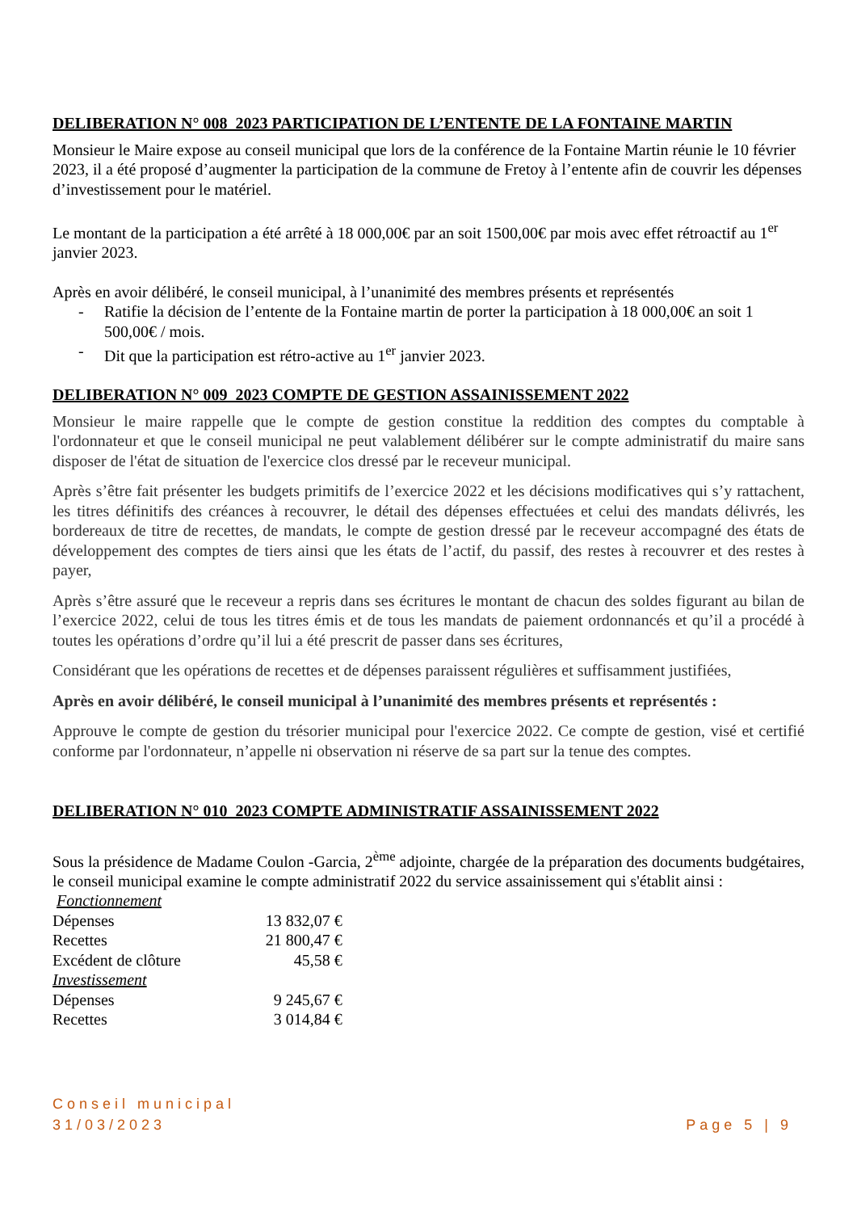DELIBERATION N° 008_2023 PARTICIPATION DE L’ENTENTE DE LA FONTAINE MARTIN
Monsieur le Maire expose au conseil municipal que lors de la conférence de la Fontaine Martin réunie le 10 février 2023, il a été proposé d’augmenter la participation de la commune de Fretoy à l’entente afin de couvrir les dépenses d’investissement pour le matériel.
Le montant de la participation a été arrêté à 18 000,00€ par an soit 1500,00€ par mois avec effet rétroactif au 1<sup>er</sup> janvier 2023.
Après en avoir délibéré, le conseil municipal, à l’unanimité des membres présents et représentés
- Ratifie la décision de l’entente de la Fontaine martin de porter la participation à 18 000,00€ an soit 1 500,00€ / mois.
- Dit que la participation est rétro-active au 1<sup>er</sup> janvier 2023.
DELIBERATION N° 009_2023 COMPTE DE GESTION ASSAINISSEMENT 2022
Monsieur le maire rappelle que le compte de gestion constitue la reddition des comptes du comptable à l'ordonnateur et que le conseil municipal ne peut valablement délibérer sur le compte administratif du maire sans disposer de l'état de situation de l'exercice clos dressé par le receveur municipal.
Après s’être fait présenter les budgets primitifs de l’exercice 2022 et les décisions modificatives qui s’y rattachent, les titres définitifs des créances à recouvrer, le détail des dépenses effectuées et celui des mandats délivrés, les bordereaux de titre de recettes, de mandats, le compte de gestion dressé par le receveur accompagné des états de développement des comptes de tiers ainsi que les états de l’actif, du passif, des restes à recouvrer et des restes à payer,
Après s’être assuré que le receveur a repris dans ses écritures le montant de chacun des soldes figurant au bilan de l’exercice 2022, celui de tous les titres émis et de tous les mandats de paiement ordonnancés et qu’il a procédé à toutes les opérations d’ordre qu’il lui a été prescrit de passer dans ses écritures,
Considérant que les opérations de recettes et de dépenses paraissent régulières et suffisamment justifiées,
Après en avoir délibéré, le conseil municipal à l’unanimité des membres présents et représentés :
Approuve le compte de gestion du trésorier municipal pour l'exercice 2022. Ce compte de gestion, visé et certifié conforme par l'ordonnateur, n’appelle ni observation ni réserve de sa part sur la tenue des comptes.
DELIBERATION N° 010_2023 COMPTE ADMINISTRATIF ASSAINISSEMENT 2022
Sous la présidence de Madame Coulon -Garcia, 2<sup>ème</sup> adjointe, chargée de la préparation des documents budgétaires, le conseil municipal examine le compte administratif 2022 du service assainissement qui s'établit ainsi :
| Fonctionnement | |
| Dépenses | 13 832,07 € |
| Recettes | 21 800,47 € |
| Excédent de clôture | 45,58 € |
| Investissement | |
| Dépenses | 9 245,67 € |
| Recettes | 3 014,84 € |
Conseil municipal
31/03/2023
Page 5 | 9